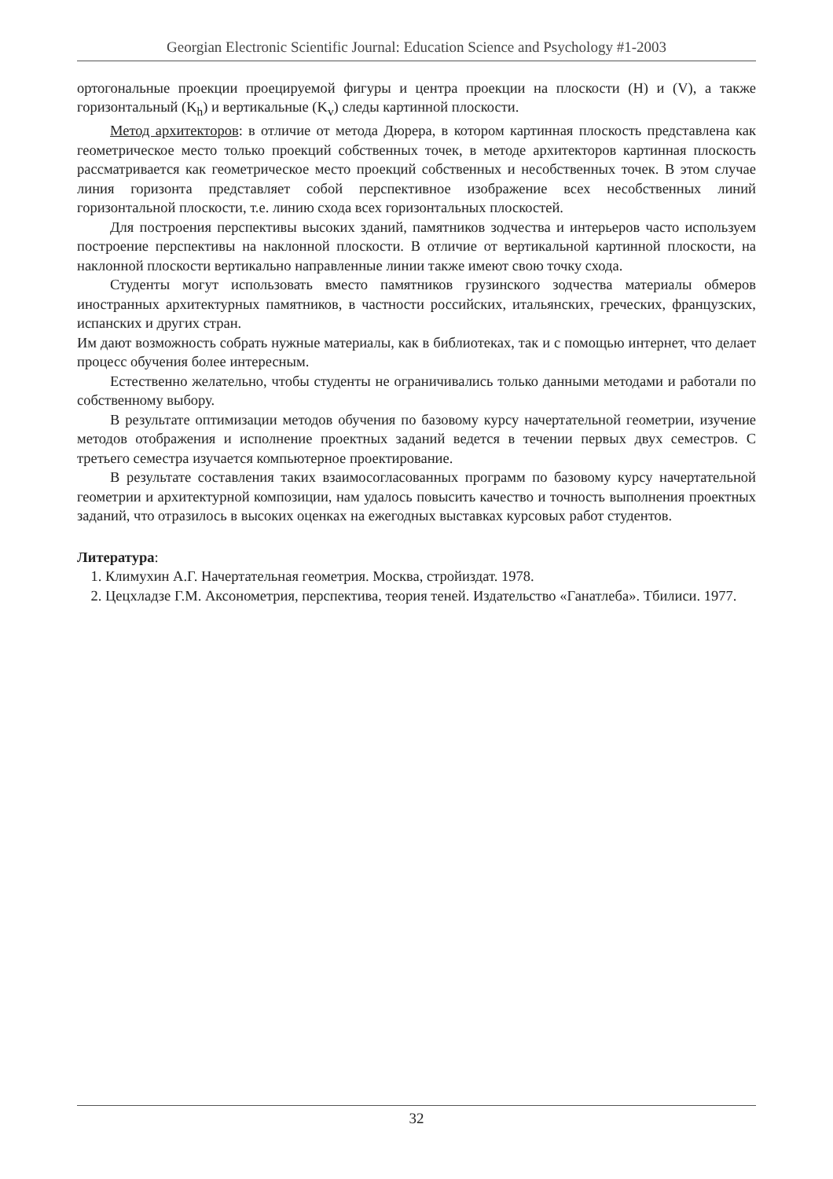Georgian Electronic Scientific Journal: Education Science and Psychology #1-2003
ортогональные проекции проецируемой фигуры и центра проекции на плоскости (H) и (V), а также горизонтальный (K<sub>h</sub>) и вертикальные (K<sub>v</sub>) следы картинной плоскости.
Метод архитекторов: в отличие от метода Дюрера, в котором картинная плоскость представлена как геометрическое место только проекций собственных точек, в методе архитекторов картинная плоскость рассматривается как геометрическое место проекций собственных и несобственных точек. В этом случае линия горизонта представляет собой перспективное изображение всех несобственных линий горизонтальной плоскости, т.е. линию схода всех горизонтальных плоскостей.
Для построения перспективы высоких зданий, памятников зодчества и интерьеров часто используем построение перспективы на наклонной плоскости. В отличие от вертикальной картинной плоскости, на наклонной плоскости вертикально направленные линии также имеют свою точку схода.
Студенты могут использовать вместо памятников грузинского зодчества материалы обмеров иностранных архитектурных памятников, в частности российских, итальянских, греческих, французских, испанских и других стран.
Им дают возможность собрать нужные материалы, как в библиотеках, так и с помощью интернет, что делает процесс обучения более интересным.
Естественно желательно, чтобы студенты не ограничивались только данными методами и работали по собственному выбору.
В результате оптимизации методов обучения по базовому курсу начертательной геометрии, изучение методов отображения и исполнение проектных заданий ведется в течении первых двух семестров. С третьего семестра изучается компьютерное проектирование.
В результате составления таких взаимосогласованных программ по базовому курсу начертательной геометрии и архитектурной композиции, нам удалось повысить качество и точность выполнения проектных заданий, что отразилось в высоких оценках на ежегодных выставках курсовых работ студентов.
Литература:
1. Климухин А.Г. Начертательная геометрия. Москва, стройиздат. 1978.
2. Цецхладзе Г.М. Аксонометрия, перспектива, теория теней. Издательство «Ганатлеба». Тбилиси. 1977.
32